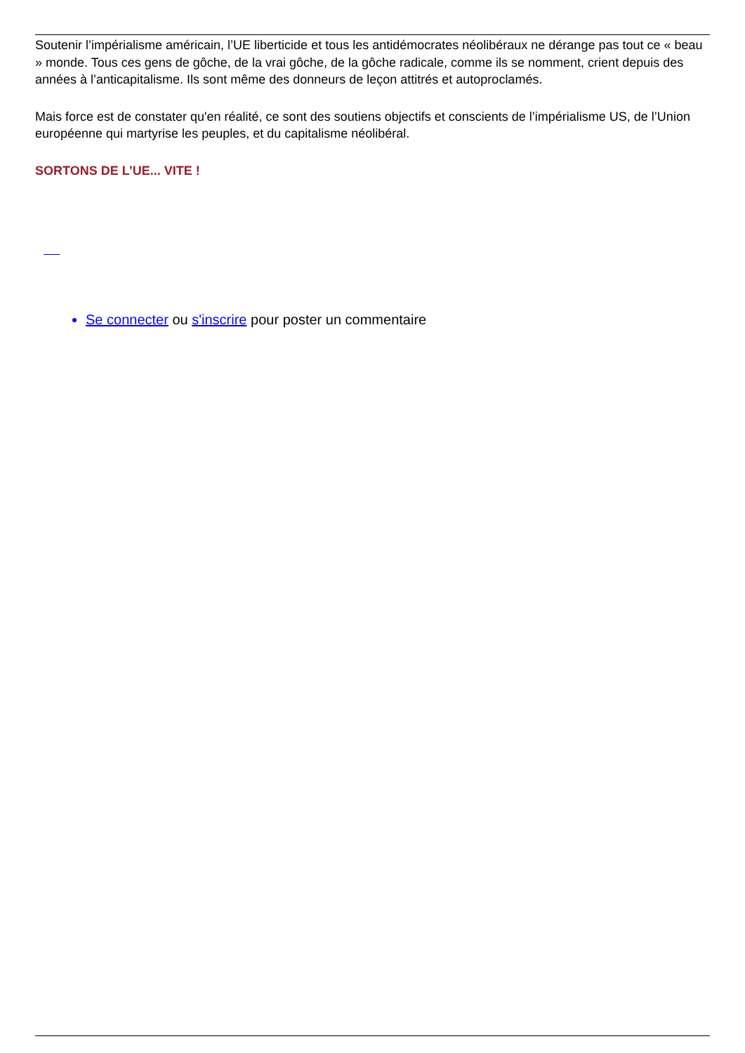Soutenir l’impérialisme américain, l’UE liberticide et tous les antidémocrates néolibéraux ne dérange pas tout ce « beau » monde. Tous ces gens de gôche, de la vrai gôche, de la gôche radicale, comme ils se nomment, crient depuis des années à l’anticapitalisme. Ils sont même des donneurs de leçon attitrés et autoproclamés.
Mais force est de constater qu'en réalité, ce sont des soutiens objectifs et conscients de l’impérialisme US, de l’Union européenne qui martyrise les peuples, et du capitalisme néolibéral.
SORTONS DE L’UE... VITE !
Se connecter ou s'inscrire pour poster un commentaire